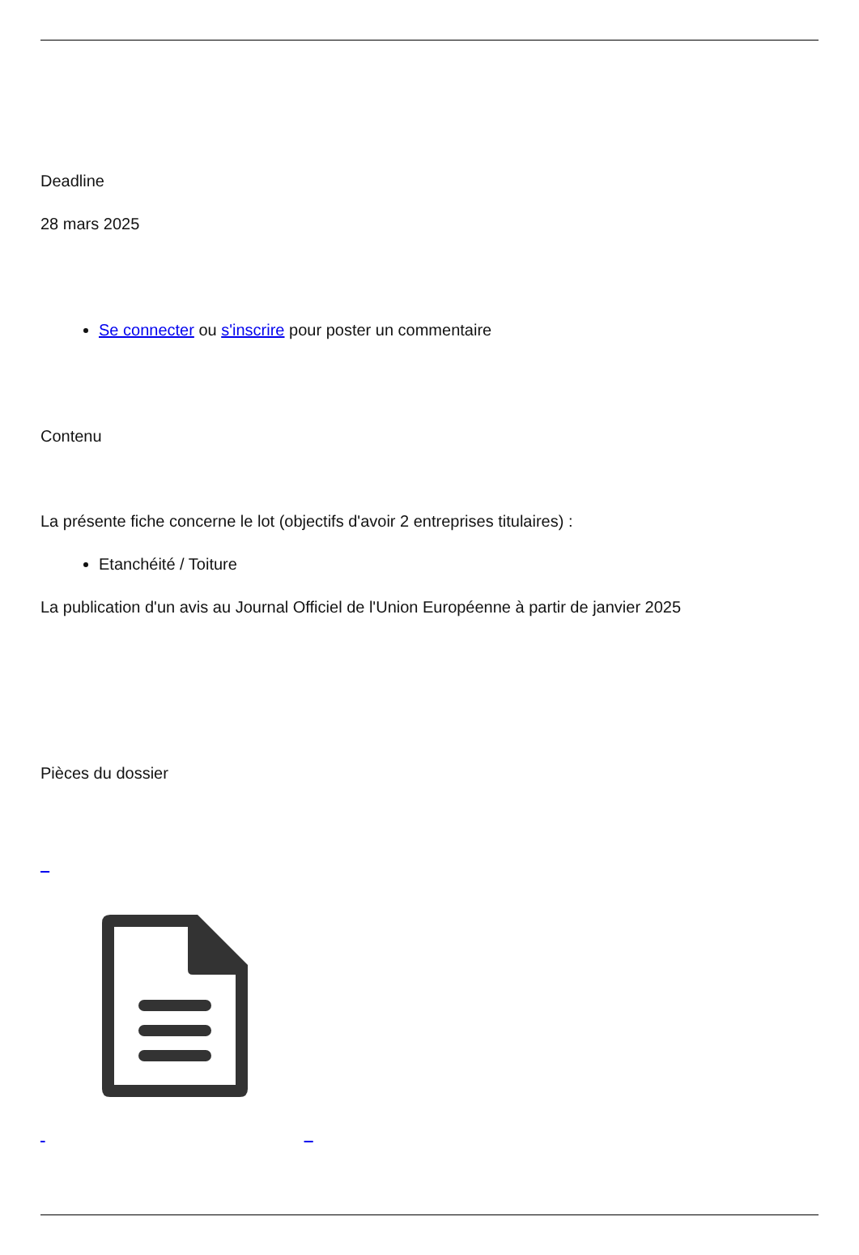Deadline
28 mars 2025
Se connecter ou s'inscrire pour poster un commentaire
Contenu
La présente fiche concerne le lot (objectifs d'avoir 2 entreprises titulaires) :
Etanchéité / Toiture
La publication d'un avis au Journal Officiel de l'Union Européenne à partir de janvier 2025
Pièces du dossier